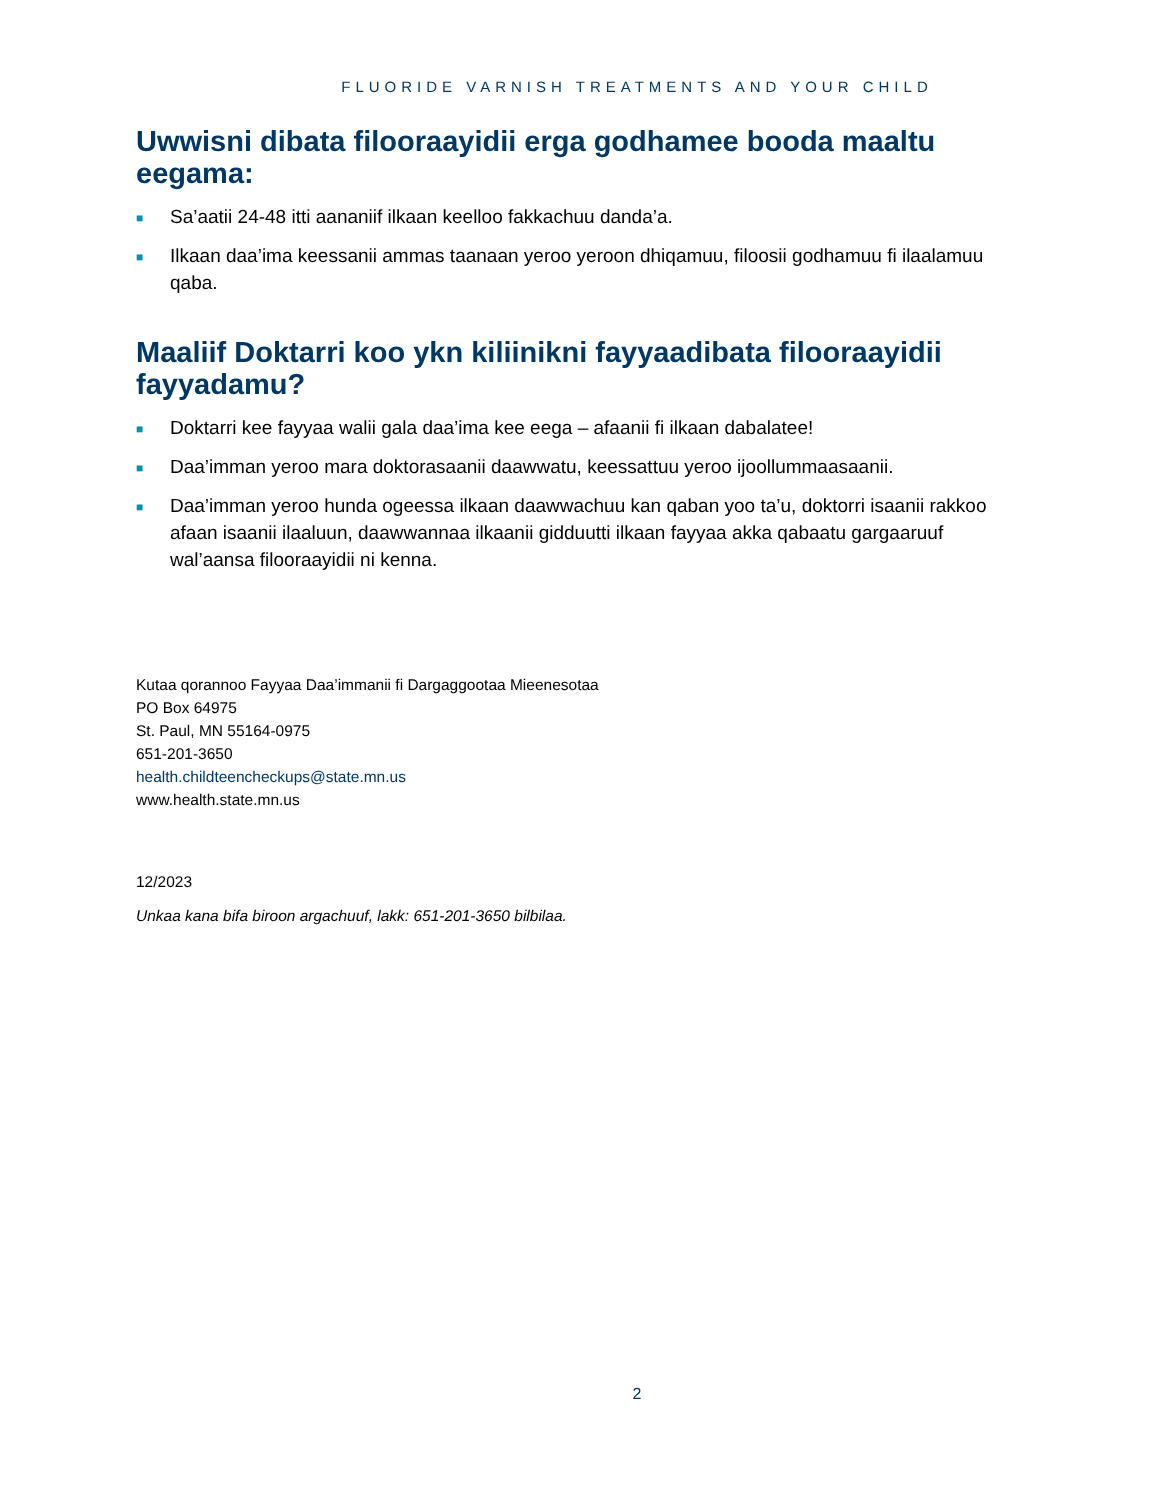FLUORIDE VARNISH TREATMENTS AND YOUR CHILD
Uwwisni dibata filooraayidii erga godhamee booda maaltu eegama:
■ Sa’aatii 24-48 itti aananiif ilkaan keelloo fakkachuu danda’a.
■ Ilkaan daa’ima keessanii ammas taanaan yeroo yeroon dhiqamuu, filoosii godhamuu fi ilaalamuu qaba.
Maaliif Doktarri koo ykn kiliinikni fayyaadibata filooraayidii fayyadamu?
■ Doktarri kee fayyaa walii gala daa’ima kee eega – afaanii fi ilkaan dabalatee!
■ Daa’imman yeroo mara doktorasaanii daawwatu, keessattuu yeroo ijoollummaasaanii.
■ Daa’imman yeroo hunda ogeessa ilkaan daawwachuu kan qaban yoo ta’u, doktorri isaanii rakkoo afaan isaanii ilaaluun, daawwannaa ilkaanii gidduutti ilkaan fayyaa akka qabaatu gargaaruuf wal’aansa filooraayidii ni kenna.
Kutaa qorannoo Fayyaa Daa’immanii fi Dargaggootaa Mieenesotaa
PO Box 64975
St. Paul, MN 55164-0975
651-201-3650
health.childteencheckups@state.mn.us
www.health.state.mn.us
12/2023
Unkaa kana bifa biroon argachuuf, lakk: 651-201-3650 bilbilaa.
2